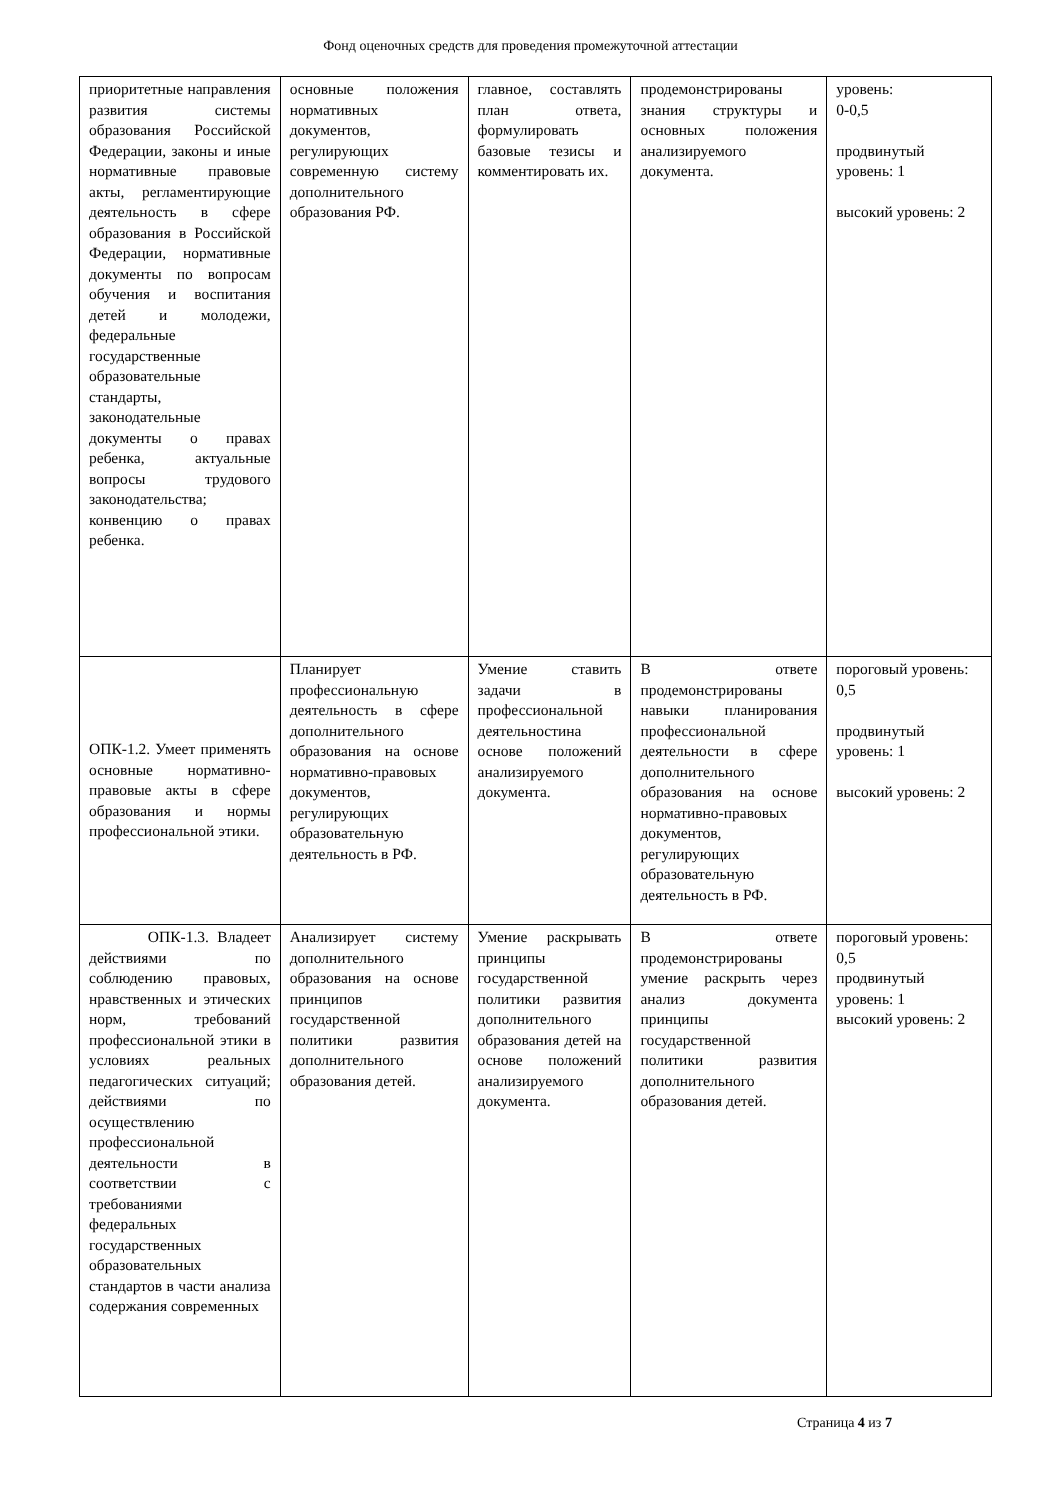Фонд оценочных средств для проведения промежуточной аттестации
| приоритетные направления развития системы образования Российской Федерации, законы и иные нормативные правовые акты, регламентирующие деятельность в сфере образования в Российской Федерации, нормативные документы по вопросам обучения и воспитания детей и молодежи, федеральные государственные образовательные стандарты, законодательные документы о правах ребенка, актуальные вопросы трудового законодательства; конвенцию о правах ребенка. | основные положения нормативных документов, регулирующих современную систему дополнительного образования РФ. | главное, составлять план ответа, формулировать базовые тезисы и комментировать их. | продемонстрированы знания структуры и основных положения анализируемого документа. | уровень: 0-0,5 продвинутый уровень: 1 высокий уровень: 2 |
| ОПК-1.2. Умеет применять основные нормативно-правовые акты в сфере образования и нормы профессиональной этики. | Планирует профессиональную деятельность в сфере дополнительного образования на основе нормативно-правовых документов, регулирующих образовательную деятельность в РФ. | Умение ставить задачи в профессиональной деятельностина основе положений анализируемого документа. | В ответе продемонстрированы навыки планирования профессиональной деятельности в сфере дополнительного образования на основе нормативно-правовых документов, регулирующих образовательную деятельность в РФ. | пороговый уровень: 0,5 продвинутый уровень: 1 высокий уровень: 2 |
| ОПК-1.3. Владеет действиями по соблюдению правовых, нравственных и этических норм, требований профессиональной этики в условиях реальных педагогических ситуаций; действиями по осуществлению профессиональной деятельности в соответствии с требованиями федеральных государственных образовательных стандартов в части анализа содержания современных | Анализирует систему дополнительного образования на основе принципов государственной политики развития дополнительного образования детей. | Умение раскрывать принципы государственной политики развития дополнительного образования детей на основе положений анализируемого документа. | В ответе продемонстрированы умение раскрыть через анализ документа принципы государственной политики развития дополнительного образования детей. | пороговый уровень: 0,5 продвинутый уровень: 1 высокий уровень: 2 |
Страница 4 из 7